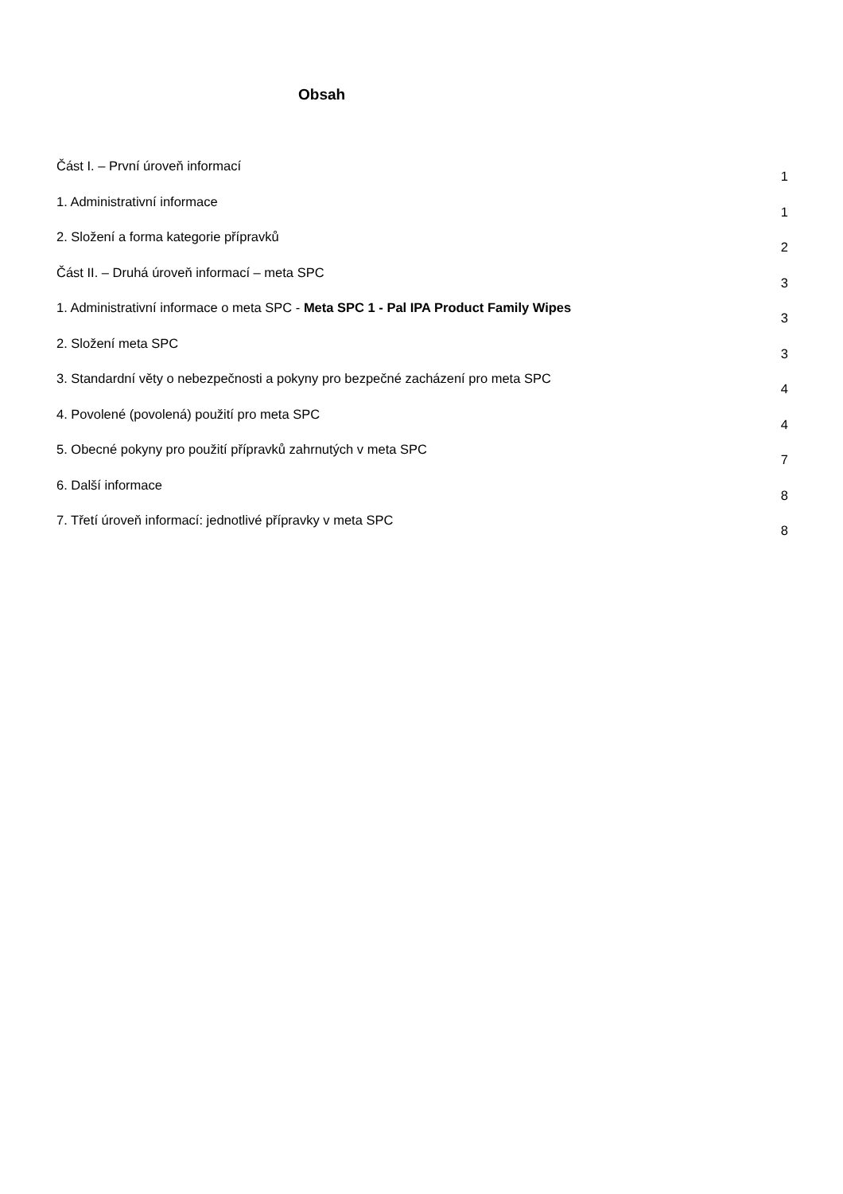Obsah
Část I. – První úroveň informací 1
1. Administrativní informace 1
2. Složení a forma kategorie přípravků 2
Část II. – Druhá úroveň informací – meta SPC 3
1. Administrativní informace o meta SPC - Meta SPC 1 - Pal IPA Product Family Wipes 3
2. Složení meta SPC 3
3. Standardní věty o nebezpečnosti a pokyny pro bezpečné zacházení pro meta SPC 4
4. Povolené (povolená) použití pro meta SPC 4
5. Obecné pokyny pro použití přípravků zahrnutých v meta SPC 7
6. Další informace 8
7. Třetí úroveň informací: jednotlivé přípravky v meta SPC 8